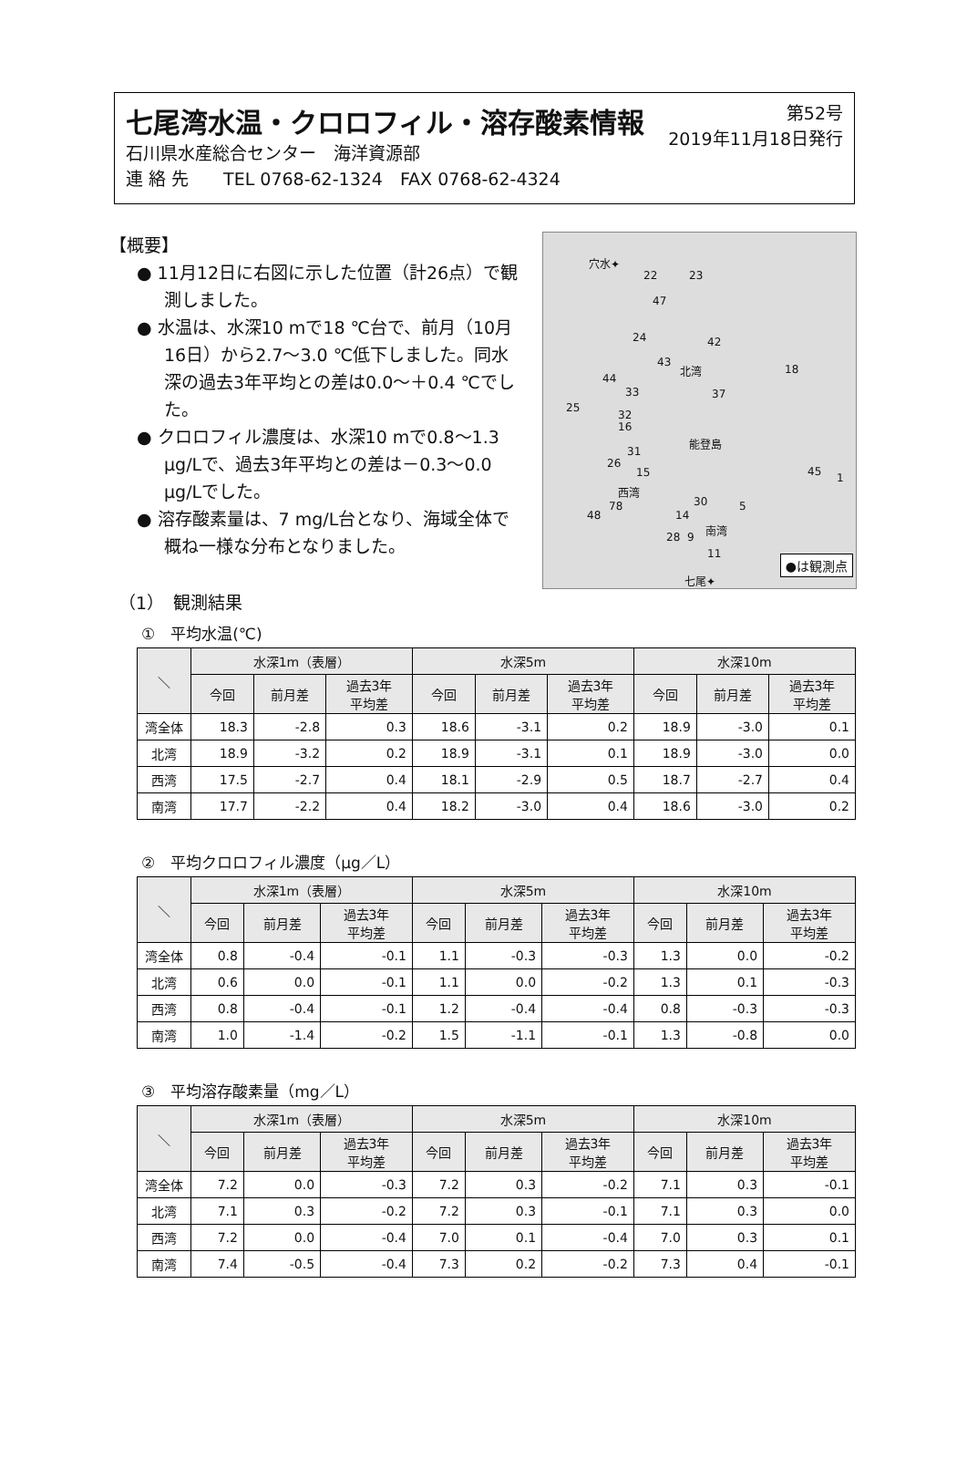第52号
2019年11月18日発行
七尾湾水温・クロロフィル・溶存酸素情報
石川県水産総合センター　海洋資源部
連 絡 先　　TEL 0768-62-1324　FAX 0768-62-4324
【概要】
● 11月12日に右図に示した位置（計26点）で観測しました。
● 水温は、水深10 mで18 ℃台で、前月（10月16日）から2.7～3.0 ℃低下しました。同水深の過去3年平均との差は0.0～＋0.4 ℃でした。
● クロロフィル濃度は、水深10 mで0.8～1.3 μg/Lで、過去3年平均との差は－0.3～0.0 μg/Lでした。
● 溶存酸素量は、7 mg/L台となり、海域全体で概ね一様な分布となりました。
穴水✦
22 23
47
24 42
43
北湾 18
44
33 37
25
32
16
能登島
31
26
15 45 1
西湾
30 5 78
48 14
南湾
28 9
11
七尾✦
●は観測点
（1）　観測結果
①　平均水温(℃)
| ＼ | 水深1m（表層） | | | 水深5m | | | 水深10m | | |
| --- | --- | --- | --- | --- | --- | --- | --- | --- | --- |
| | 今回 | 前月差 | 過去3年 平均差 | 今回 | 前月差 | 過去3年 平均差 | 今回 | 前月差 | 過去3年 平均差 |
| 湾全体 | 18.3 | -2.8 | 0.3 | 18.6 | -3.1 | 0.2 | 18.9 | -3.0 | 0.1 |
| 北湾 | 18.9 | -3.2 | 0.2 | 18.9 | -3.1 | 0.1 | 18.9 | -3.0 | 0.0 |
| 西湾 | 17.5 | -2.7 | 0.4 | 18.1 | -2.9 | 0.5 | 18.7 | -2.7 | 0.4 |
| 南湾 | 17.7 | -2.2 | 0.4 | 18.2 | -3.0 | 0.4 | 18.6 | -3.0 | 0.2 |
②　平均クロロフィル濃度（μg／L）
| ＼ | 水深1m（表層） | | | 水深5m | | | 水深10m | | |
| --- | --- | --- | --- | --- | --- | --- | --- | --- | --- |
| | 今回 | 前月差 | 過去3年 平均差 | 今回 | 前月差 | 過去3年 平均差 | 今回 | 前月差 | 過去3年 平均差 |
| 湾全体 | 0.8 | -0.4 | -0.1 | 1.1 | -0.3 | -0.3 | 1.3 | 0.0 | -0.2 |
| 北湾 | 0.6 | 0.0 | -0.1 | 1.1 | 0.0 | -0.2 | 1.3 | 0.1 | -0.3 |
| 西湾 | 0.8 | -0.4 | -0.1 | 1.2 | -0.4 | -0.4 | 0.8 | -0.3 | -0.3 |
| 南湾 | 1.0 | -1.4 | -0.2 | 1.5 | -1.1 | -0.1 | 1.3 | -0.8 | 0.0 |
③　平均溶存酸素量（mg／L）
| ＼ | 水深1m（表層） | | | 水深5m | | | 水深10m | | |
| --- | --- | --- | --- | --- | --- | --- | --- | --- | --- |
| | 今回 | 前月差 | 過去3年 平均差 | 今回 | 前月差 | 過去3年 平均差 | 今回 | 前月差 | 過去3年 平均差 |
| 湾全体 | 7.2 | 0.0 | -0.3 | 7.2 | 0.3 | -0.2 | 7.1 | 0.3 | -0.1 |
| 北湾 | 7.1 | 0.3 | -0.2 | 7.2 | 0.3 | -0.1 | 7.1 | 0.3 | 0.0 |
| 西湾 | 7.2 | 0.0 | -0.4 | 7.0 | 0.1 | -0.4 | 7.0 | 0.3 | 0.1 |
| 南湾 | 7.4 | -0.5 | -0.4 | 7.3 | 0.2 | -0.2 | 7.3 | 0.4 | -0.1 |